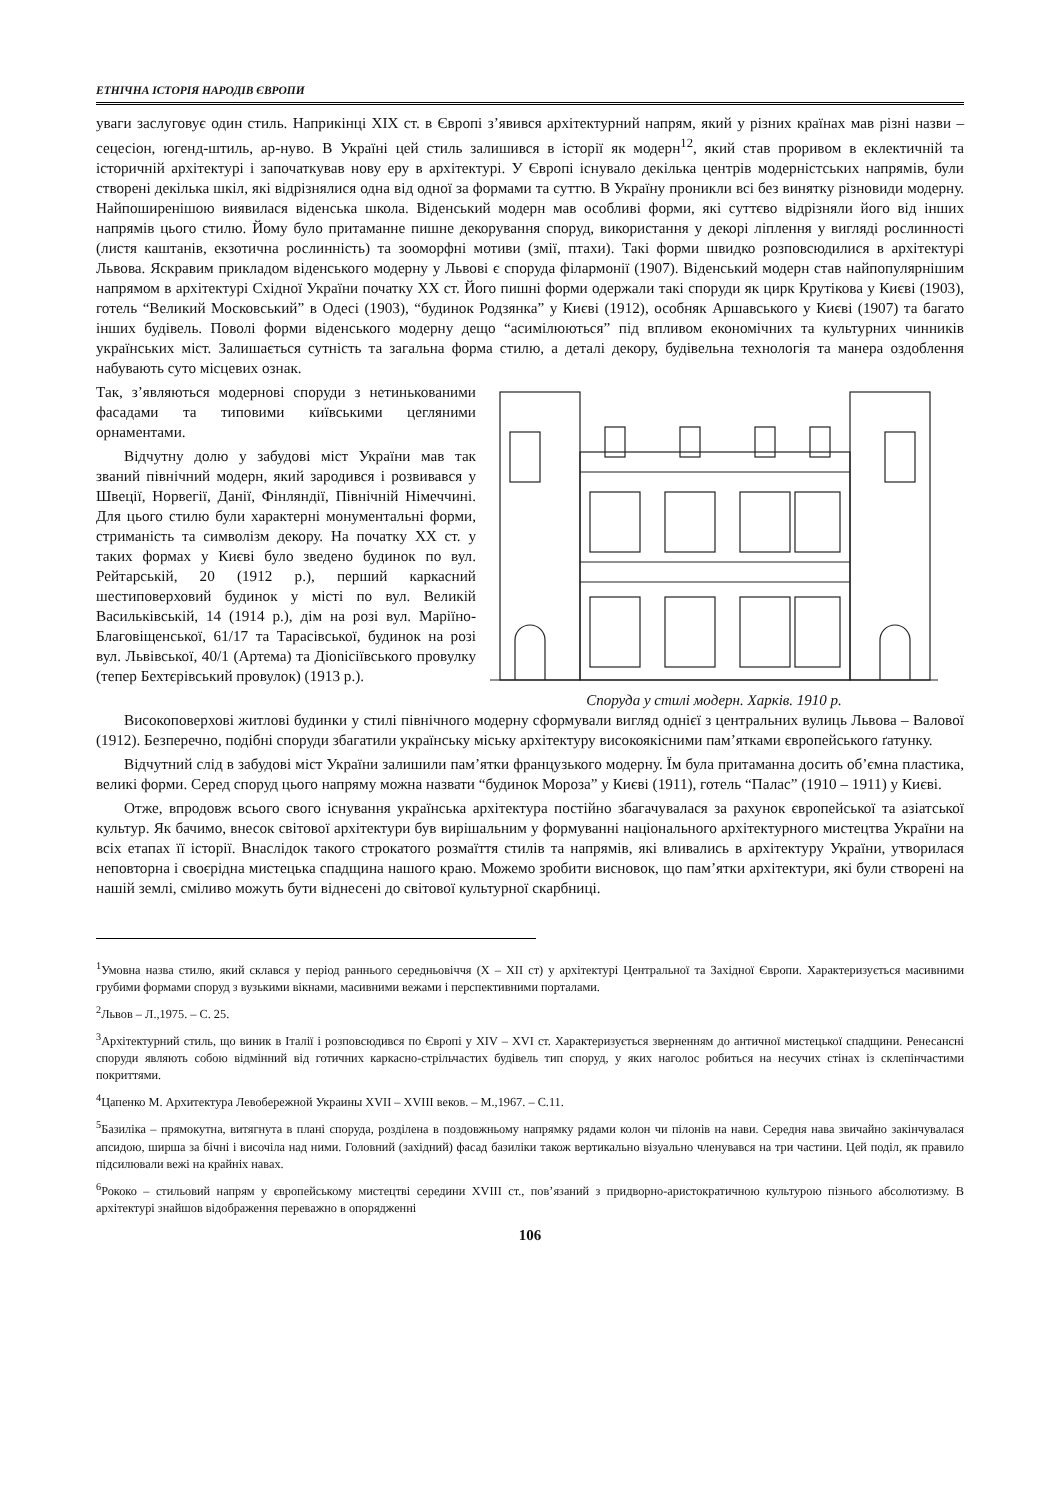ЕТНІЧНА ІСТОРІЯ НАРОДІВ ЄВРОПИ
уваги заслуговує один стиль. Наприкінці ХІХ ст. в Європі з’явився архітектурний напрям, який у різних країнах мав різні назви – сецесіон, югенд-штиль, ар-нуво. В Україні цей стиль залишився в історії як модерн<sup>12</sup>, який став проривом в еклектичній та історичній архітектурі і започаткував нову еру в архітектурі. У Європі існувало декілька центрів модерністських напрямів, були створені декілька шкіл, які відрізнялися одна від одної за формами та суттю. В Україну проникли всі без винятку різновиди модерну. Найпоширенішою виявилася віденська школа. Віденський модерн мав особливі форми, які суттєво відрізняли його від інших напрямів цього стилю. Йому було притаманне пишне декорування споруд, використання у декорі ліплення у вигляді рослинності (листя каштанів, екзотична рослинність) та зооморфні мотиви (змії, птахи). Такі форми швидко розповсюдилися в архітектурі Львова. Яскравим прикладом віденського модерну у Львові є споруда філармонії (1907). Віденський модерн став найпопулярнішим напрямом в архітектурі Східної України початку ХХ ст. Його пишні форми одержали такі споруди як цирк Крутікова у Києві (1903), готель “Великий Московський” в Одесі (1903), “будинок Родзянка” у Києві (1912), особняк Аршавського у Києві (1907) та багато інших будівель. Поволі форми віденського модерну дещо “асимілюються” під впливом економічних та культурних чинників українських міст. Залишається сутність та загальна форма стилю, а деталі декору, будівельна технологія та манера оздоблення набувають суто місцевих ознак.
Так, з’являються модернові споруди з нетинькованими фасадами та типовими київськими цегляними орнаментами.
Відчутну долю у забудові міст України мав так званий північний модерн, який зародився і розвивався у Швеції, Норвегії, Данії, Фінляндії, Північній Німеччині. Для цього стилю були характерні монументальні форми, стриманість та символізм декору. На початку ХХ ст. у таких формах у Києві було зведено будинок по вул. Рейтарській, 20 (1912 р.), перший каркасний шестиповерховий будинок у місті по вул. Великій Васильківській, 14 (1914 р.), дім на розі вул. Маріїно-Благовіщенської, 61/17 та Тарасівської, будинок на розі вул. Львівської, 40/1 (Артема) та Дionісіївського провулку (тепер Бехтєрівський провулок) (1913 р.).
Споруда у стилі модерн. Харків. 1910 р.
Високоповерхові житлові будинки у стилі північного модерну сформували вигляд однієї з центральних вулиць Львова – Валової (1912). Безперечно, подібні споруди збагатили українську міську архітектуру високоякісними пам’ятками європейського ґатунку.
Відчутний слід в забудові міст України залишили пам’ятки французького модерну. Їм була притаманна досить об’ємна пластика, великі форми. Серед споруд цього напряму можна назвати “будинок Мороза” у Києві (1911), готель “Палас” (1910 – 1911) у Києві.
Отже, впродовж всього свого існування українська архітектура постійно збагачувалася за рахунок європейської та азіатської культур. Як бачимо, внесок світової архітектури був вирішальним у формуванні національного архітектурного мистецтва України на всіх етапах її історії. Внаслідок такого строкатого розмаїття стилів та напрямів, які вливались в архітектуру України, утворилася неповторна і своєрідна мистецька спадщина нашого краю. Можемо зробити висновок, що пам’ятки архітектури, які були створені на нашій землі, сміливо можуть бути віднесені до світової культурної скарбниці.
<sup>1</sup> Умовна назва стилю, який склався у період раннього середньовіччя (Х – ХІІ ст) у архітектурі Центральної та Західної Європи. Характеризується масивними грубими формами споруд з вузькими вікнами, масивними вежами і перспективними порталами.
<sup>2</sup> Львов – Л.,1975. – С. 25.
<sup>3</sup> Архітектурний стиль, що виник в Італії і розповсюдився по Європі у XIV – XVI ст. Характеризується зверненням до античної мистецької спадщини. Ренесансні споруди являють собою відмінний від готичних каркасно-стрільчастих будівель тип споруд, у яких наголос робиться на несучих стінах із склепінчастими покриттями.
<sup>4</sup> Цапенко М. Архитектура Левобережной Украины XVII – XVIII веков. – М.,1967. – С.11.
<sup>5</sup> Базиліка – прямокутна, витягнута в плані споруда, розділена в поздовжньому напрямку рядами колон чи пілонів на нави. Середня нава звичайно закінчувалася апсидою, ширша за бічні і височіла над ними. Головний (західний) фасад базиліки також вертикально візуально членувався на три частини. Цей поділ, як правило підсилювали вежі на крайніх навах.
<sup>6</sup> Рококо – стильовий напрям у європейському мистецтві середини XVIII ст., пов’язаний з придворно-аристократичною культурою пізнього абсолютизму. В архітектурі знайшов відображення переважно в опорядженні
106